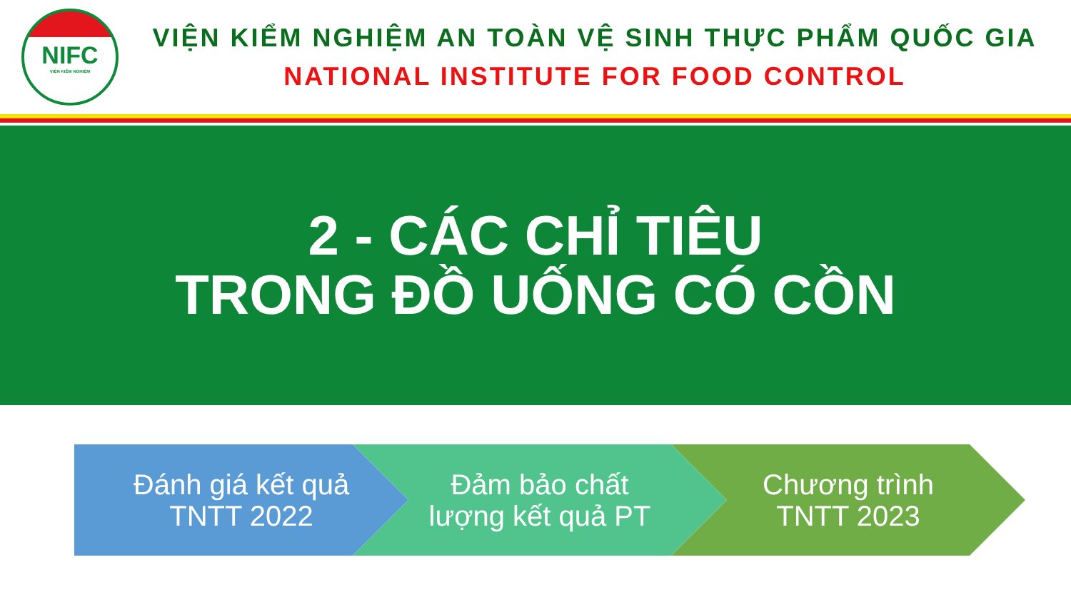NIFC
VIỆN KIỂM NGHIỆM
VIỆN KIỂM NGHIỆM AN TOÀN VỆ SINH THỰC PHẨM QUỐC GIA
NATIONAL INSTITUTE FOR FOOD CONTROL
2 - CÁC CHỈ TIÊU
TRONG ĐỒ UỐNG CÓ CỒN
Đánh giá kết quả
TNTT 2022
Đảm bảo chất
lượng kết quả PT
Chương trình
TNTT 2023